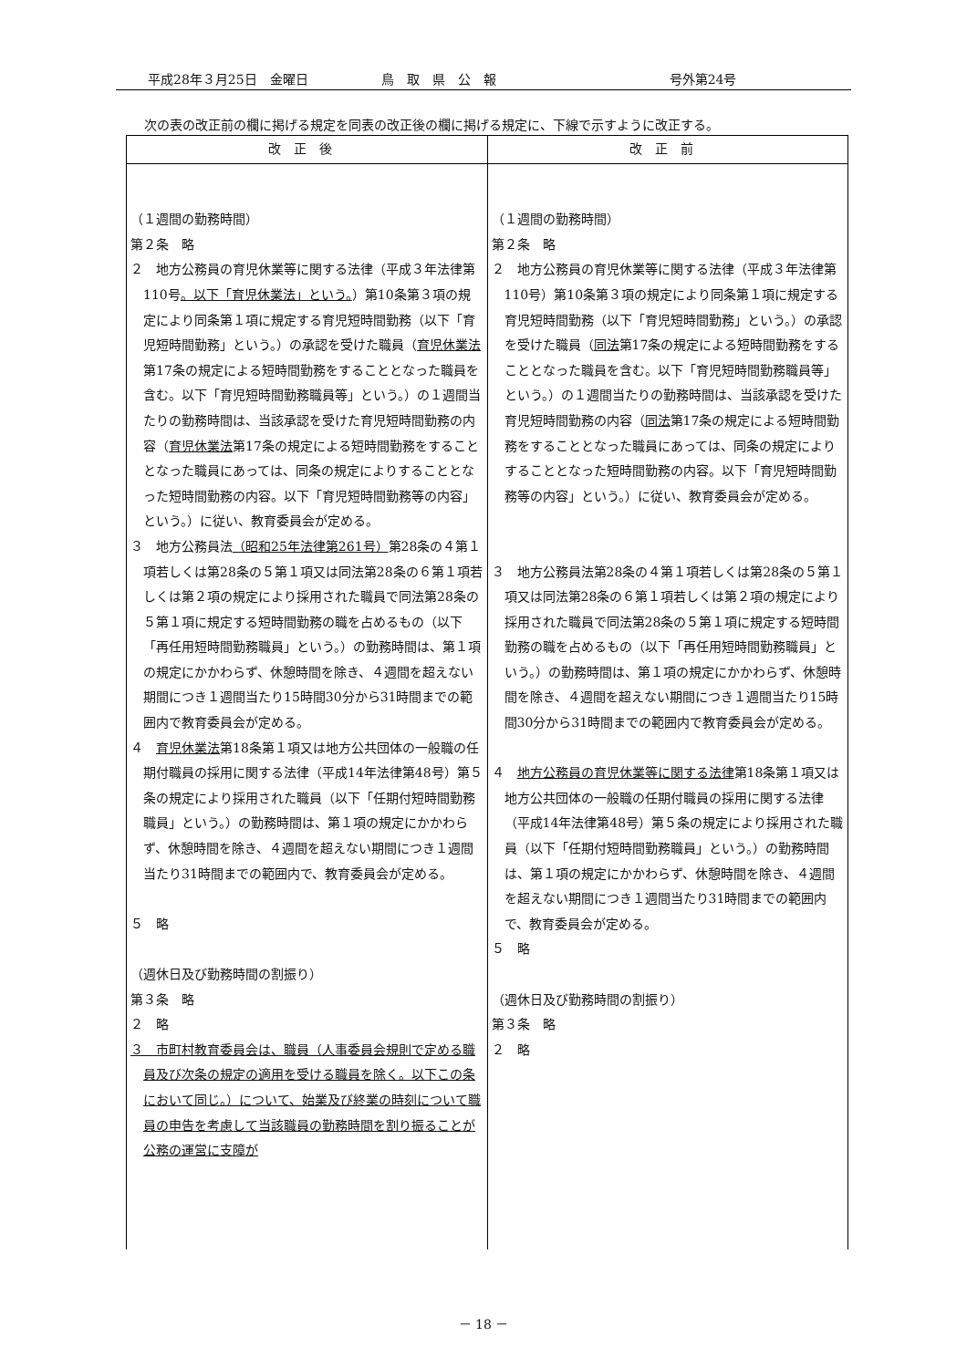平成28年３月25日　金曜日 鳥　取　県　公　報 号外第24号
次の表の改正前の欄に掲げる規定を同表の改正後の欄に掲げる規定に、下線で示すように改正する。
| 改正後 | 改正前 |
| --- | --- |
| （１週間の勤務時間） 第２条 略 ２ 地方公務員の育児休業等に関する法律（平成３年法律第110号 。以下「育児休業法」という。 ）第10条第３項の規定により同条第１項に規定する育児短時間勤務（以下「育児短時間勤務」という。）の承認を受けた職員（ 育児休業法 第17条の規定による短時間勤務をすることとなった職員を含む。以下「育児短時間勤務職員等」という。）の１週間当たりの勤務時間は、当該承認を受けた育児短時間勤務の内容（ 育児休業法 第17条の規定による短時間勤務をすることとなった職員にあっては、同条の規定によりすることとなった短時間勤務の内容。以下「育児短時間勤務等の内容」という。）に従い、教育委員会が定める。 ３ 地方公務員法 （昭和25年法律第261号） 第28条の４第１項若しくは第28条の５第１項又は同法第28条の６第１項若しくは第２項の規定により採用された職員で同法第28条の５第１項に規定する短時間勤務の職を占めるもの（以下「再任用短時間勤務職員」という。）の勤務時間は、第１項の規定にかかわらず、休憩時間を除き、４週間を超えない期間につき１週間当たり15時間30分から31時間までの範囲内で教育委員会が定める。 ４ 育児休業法 第18条第１項又は地方公共団体の一般職の任期付職員の採用に関する法律（平成14年法律第48号）第５条の規定により採用された職員（以下「任期付短時間勤務職員」という。）の勤務時間は、第１項の規定にかかわらず、休憩時間を除き、４週間を超えない期間につき１週間当たり31時間までの範囲内で、教育委員会が定める。 ５ 略 （週休日及び勤務時間の割振り） 第３条 略 ２ 略 ３ 市町村教育委員会は、職員（人事委員会規則で定める職員及び次条の規定の適用を受ける職員を除く。以下この条において同じ。）について、始業及び終業の時刻について職員の申告を考慮して当該職員の勤務時間を割り振ることが公務の運営に支障が | （１週間の勤務時間） 第２条 略 ２ 地方公務員の育児休業等に関する法律（平成３年法律第110号）第10条第３項の規定により同条第１項に規定する育児短時間勤務（以下「育児短時間勤務」という。）の承認を受けた職員（ 同法 第17条の規定による短時間勤務をすることとなった職員を含む。以下「育児短時間勤務職員等」という。）の１週間当たりの勤務時間は、当該承認を受けた育児短時間勤務の内容（ 同法 第17条の規定による短時間勤務をすることとなった職員にあっては、同条の規定によりすることとなった短時間勤務の内容。以下「育児短時間勤務等の内容」という。）に従い、教育委員会が定める。 ３ 地方公務員法第28条の４第１項若しくは第28条の５第１項又は同法第28条の６第１項若しくは第２項の規定により採用された職員で同法第28条の５第１項に規定する短時間勤務の職を占めるもの（以下「再任用短時間勤務職員」という。）の勤務時間は、第１項の規定にかかわらず、休憩時間を除き、４週間を超えない期間につき１週間当たり15時間30分から31時間までの範囲内で教育委員会が定める。 ４ 地方公務員の育児休業等に関する法律 第18条第１項又は地方公共団体の一般職の任期付職員の採用に関する法律（平成14年法律第48号）第５条の規定により採用された職員（以下「任期付短時間勤務職員」という。）の勤務時間は、第１項の規定にかかわらず、休憩時間を除き、４週間を超えない期間につき１週間当たり31時間までの範囲内で、教育委員会が定める。 ５ 略 （週休日及び勤務時間の割振り） 第３条 略 ２ 略 |
－ 18 －